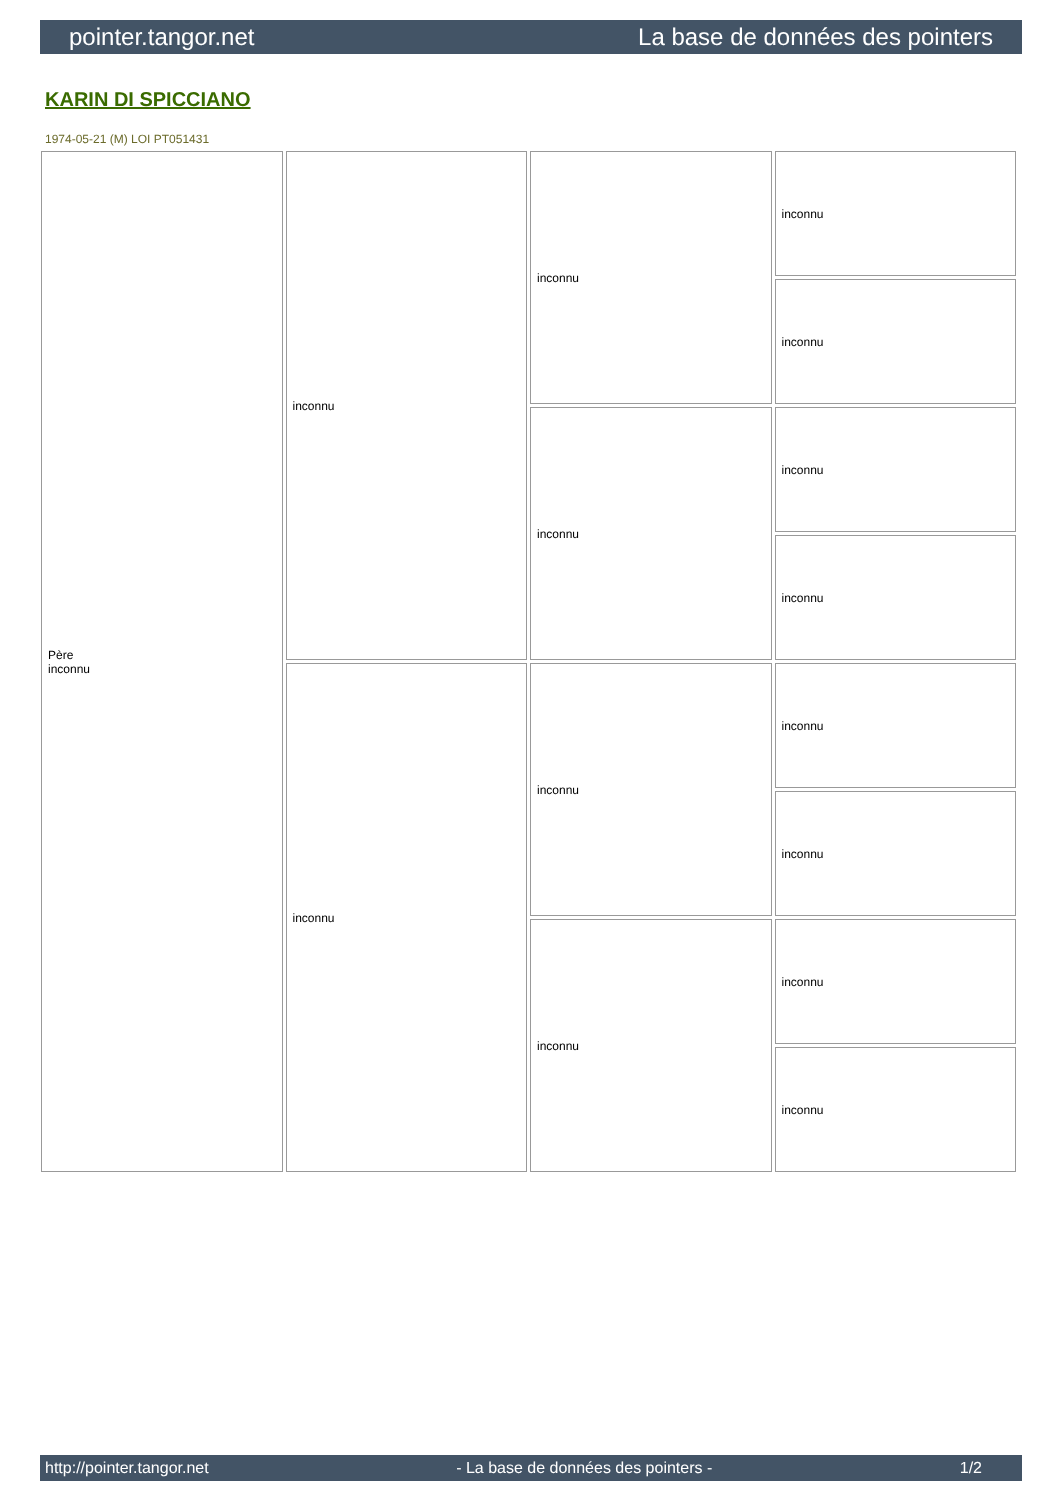pointer.tangor.net La base de données des pointers
KARIN DI SPICCIANO
1974-05-21 (M) LOI PT051431
| Père inconnu | inconnu | inconnu | inconnu |
| | | | inconnu |
| | | inconnu | inconnu |
| | | | inconnu |
| | inconnu | inconnu | inconnu |
| | | | inconnu |
| | | inconnu | inconnu |
| | | | inconnu |
http://pointer.tangor.net - La base de données des pointers - 1/2